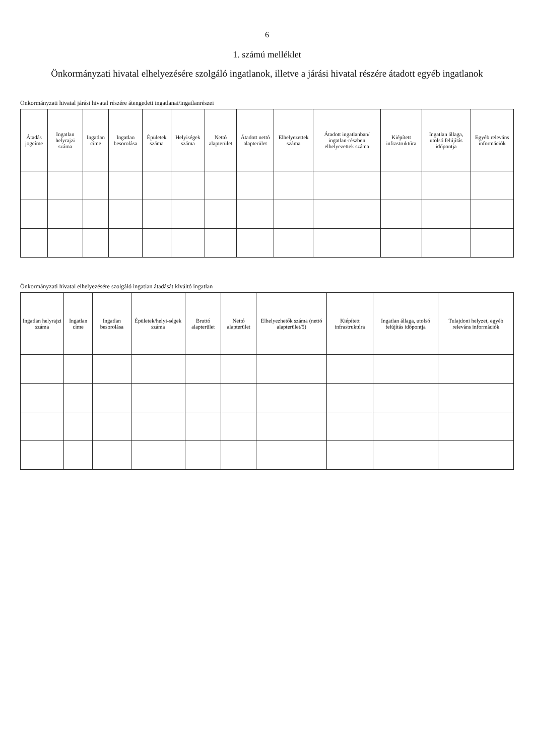6
1. számú melléklet
Önkormányzati hivatal elhelyezésére szolgáló ingatlanok, illetve a járási hivatal részére átadott egyéb ingatlanok
Önkormányzati hivatal járási hivatal részére átengedett ingatlanai/ingatlanrészei
| Átadás jogcíme | Ingatlan helyrajzi száma | Ingatlan címe | Ingatlan besorolása | Épületek száma | Helyiségek száma | Nettó alapterület | Átadott nettó alapterület | Elhelyezettek száma | Átadott ingatlanban/ ingatlan-részben elhelyezettek száma | Kiépített infrastruktúra | Ingatlan állaga, utolsó felújítás időpontja | Egyéb releváns információk |
| --- | --- | --- | --- | --- | --- | --- | --- | --- | --- | --- | --- | --- |
Önkormányzati hivatal elhelyezésére szolgáló ingatlan átadását kiváltó ingatlan
| Ingatlan helyrajzi száma | Ingatlan címe | Ingatlan besorolása | Épületek/helyi-ségek száma | Bruttó alapterület | Nettó alapterület | Elhelyezhetők száma (nettó alapterület/5) | Kiépített infrastruktúra | Ingatlan állaga, utolsó felújítás időpontja | Tulajdoni helyzet, egyéb releváns információk |
| --- | --- | --- | --- | --- | --- | --- | --- | --- | --- |